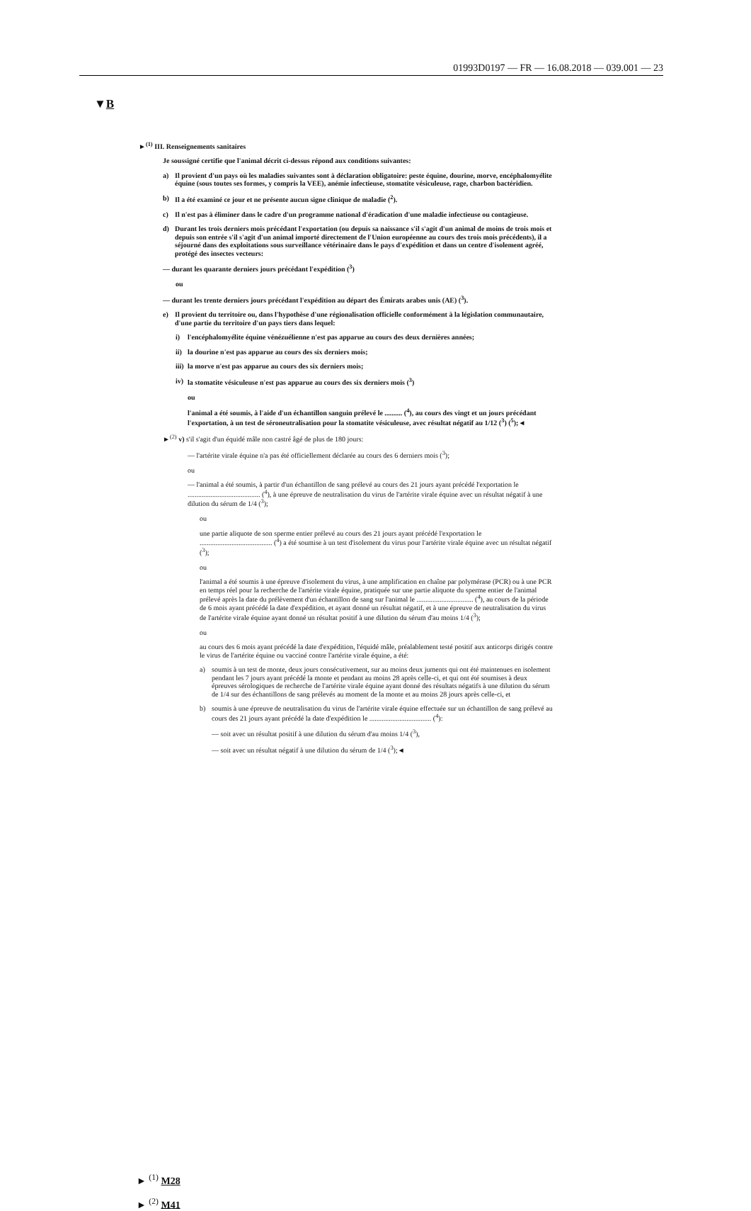01993D0197 — FR — 16.08.2018 — 039.001 — 23
▼B
►<sup>(1)</sup> III. Renseignements sanitaires
Je soussigné certifie que l'animal décrit ci-dessus répond aux conditions suivantes:
a) Il provient d'un pays où les maladies suivantes sont à déclaration obligatoire: peste équine, dourine, morve, encéphalomyélite équine (sous toutes ses formes, y compris la VEE), anémie infectieuse, stomatite vésiculeuse, rage, charbon bactéridien.
b) Il a été examiné ce jour et ne présente aucun signe clinique de maladie (<sup>2</sup>).
c) Il n'est pas à éliminer dans le cadre d'un programme national d'éradication d'une maladie infectieuse ou contagieuse.
d) Durant les trois derniers mois précédant l'exportation (ou depuis sa naissance s'il s'agit d'un animal de moins de trois mois et depuis son entrée s'il s'agit d'un animal importé directement de l'Union européenne au cours des trois mois précédents), il a séjourné dans des exploitations sous surveillance vétérinaire dans le pays d'expédition et dans un centre d'isolement agréé, protégé des insectes vecteurs:
— durant les quarante derniers jours précédant l'expédition (<sup>3</sup>)
ou
— durant les trente derniers jours précédant l'expédition au départ des Émirats arabes unis (AE) (<sup>3</sup>).
e) Il provient du territoire ou, dans l'hypothèse d'une régionalisation officielle conformément à la législation communautaire, d'une partie du territoire d'un pays tiers dans lequel:
i) l'encéphalomyélite équine vénézuélienne n'est pas apparue au cours des deux dernières années;
ii) la dourine n'est pas apparue au cours des six derniers mois;
iii) la morve n'est pas apparue au cours des six derniers mois;
iv) la stomatite vésiculeuse n'est pas apparue au cours des six derniers mois (<sup>3</sup>)
ou
l'animal a été soumis, à l'aide d'un échantillon sanguin prélevé le .......... (<sup>4</sup>), au cours des vingt et un jours précédant l'exportation, à un test de séroneutralisation pour la stomatite vésiculeuse, avec résultat négatif au 1/12 (<sup>3</sup>) (<sup>5</sup>);◄
►<sup>(2)</sup> v) s'il s'agit d'un équidé mâle non castré âgé de plus de 180 jours:
— l'artérite virale équine n'a pas été officiellement déclarée au cours des 6 derniers mois (<sup>3</sup>);
ou
— l'animal a été soumis, à partir d'un échantillon de sang prélevé au cours des 21 jours ayant précédé l'exportation le ......................................... (<sup>4</sup>), à une épreuve de neutralisation du virus de l'artérite virale équine avec un résultat négatif à une dilution du sérum de 1/4 (<sup>3</sup>);
ou
une partie aliquote de son sperme entier prélevé au cours des 21 jours ayant précédé l'exportation le ......................................... (<sup>4</sup>) a été soumise à un test d'isolement du virus pour l'artérite virale équine avec un résultat négatif (<sup>3</sup>);
ou
l'animal a été soumis à une épreuve d'isolement du virus, à une amplification en chaîne par polymérase (PCR) ou à une PCR en temps réel pour la recherche de l'artérite virale équine, pratiquée sur une partie aliquote du sperme entier de l'animal prélevé après la date du prélèvement d'un échantillon de sang sur l'animal le ................................ (<sup>4</sup>), au cours de la période de 6 mois ayant précédé la date d'expédition, et ayant donné un résultat négatif, et à une épreuve de neutralisation du virus de l'artérite virale équine ayant donné un résultat positif à une dilution du sérum d'au moins 1/4 (<sup>3</sup>);
ou
au cours des 6 mois ayant précédé la date d'expédition, l'équidé mâle, préalablement testé positif aux anticorps dirigés contre le virus de l'artérite équine ou vacciné contre l'artérite virale équine, a été:
a) soumis à un test de monte, deux jours consécutivement, sur au moins deux juments qui ont été maintenues en isolement pendant les 7 jours ayant précédé la monte et pendant au moins 28 après celle-ci, et qui ont été soumises à deux épreuves sérologiques de recherche de l'artérite virale équine ayant donné des résultats négatifs à une dilution du sérum de 1/4 sur des échantillons de sang prélevés au moment de la monte et au moins 28 jours après celle-ci, et
b) soumis à une épreuve de neutralisation du virus de l'artérite virale équine effectuée sur un échantillon de sang prélevé au cours des 21 jours ayant précédé la date d'expédition le ................................... (<sup>4</sup>):
— soit avec un résultat positif à une dilution du sérum d'au moins 1/4 (<sup>3</sup>),
— soit avec un résultat négatif à une dilution du sérum de 1/4 (<sup>3</sup>);◄
► <sup>(1)</sup> M28
► <sup>(2)</sup> M41